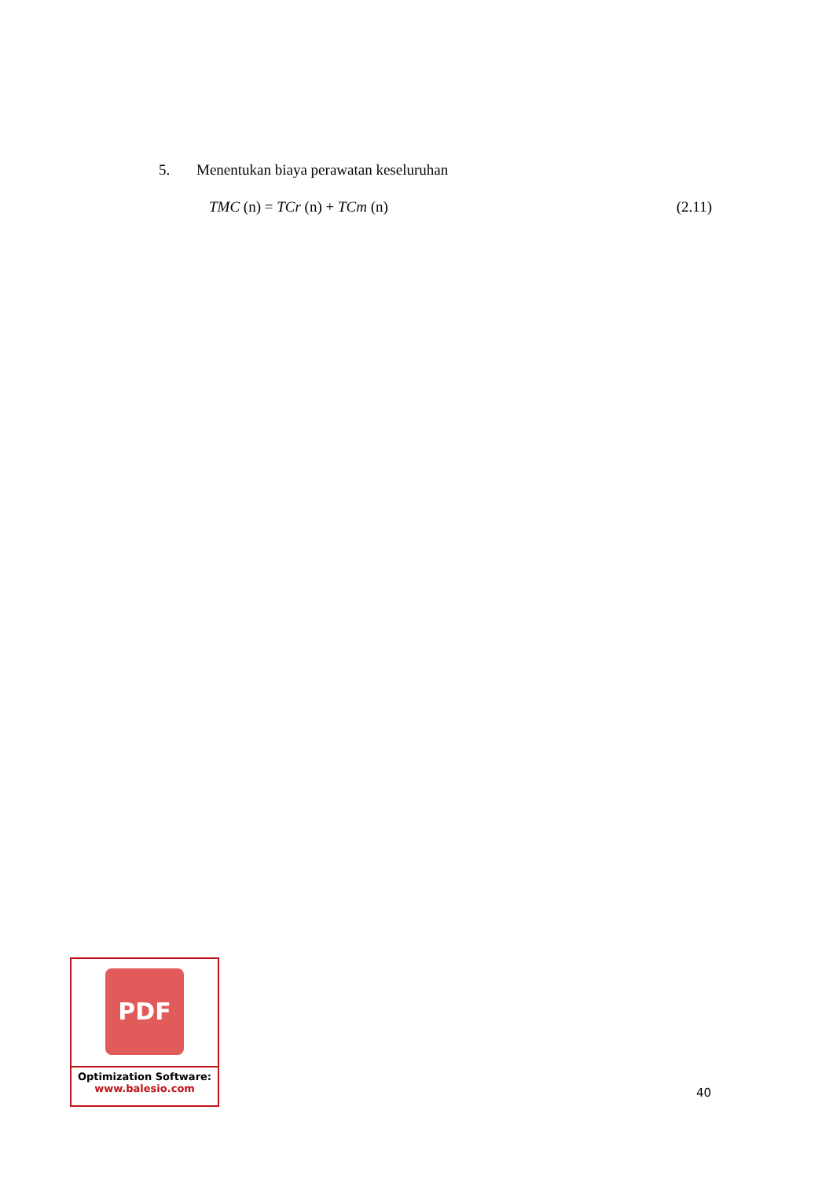5. Menentukan biaya perawatan keseluruhan
TMC (n) = TCr (n) + TCm (n) (2.11)
PDF
Optimization Software:
www.balesio.com
40